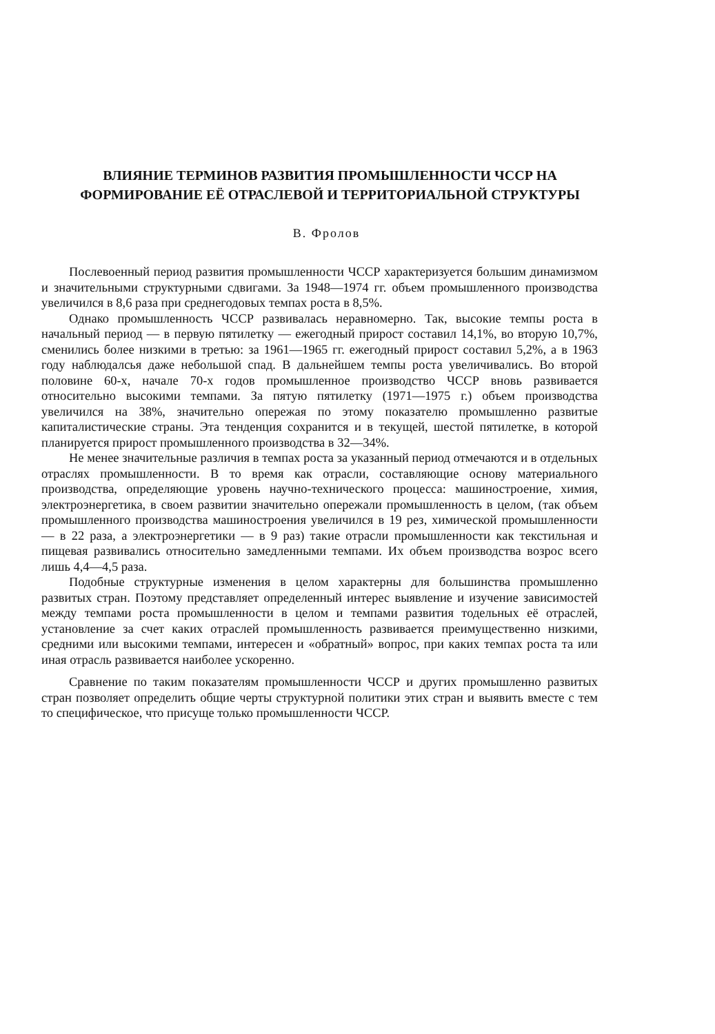ВЛИЯНИЕ ТЕРМИНОВ РАЗВИТИЯ ПРОМЫШЛЕННОСТИ ЧССР НА ФОРМИРОВАНИЕ ЕЁ ОТРАСЛЕВОЙ И ТЕРРИТОРИАЛЬНОЙ СТРУКТУРЫ
В. Фролов
Послевоенный период развития промышленности ЧССР характеризуется большим динамизмом и значительными структурными сдвигами. За 1948—1974 гг. объем промышленного производства увеличился в 8,6 раза при среднегодовых темпах роста в 8,5%.
Однако промышленность ЧССР развивалась неравномерно. Так, высокие темпы роста в начальный период — в первую пятилетку — ежегодный прирост составил 14,1%, во вторую 10,7%, сменились более низкими в третью: за 1961—1965 гг. ежегодный прирост составил 5,2%, а в 1963 году наблюдалсья даже небольшой спад. В дальнейшем темпы роста увеличивались. Во второй половине 60-х, начале 70-х годов промышленное производство ЧССР вновь развивается относительно высокими темпами. За пятую пятилетку (1971—1975 г.) объем производства увеличился на 38%, значительно опережая по этому показателю промышленно развитые капиталистические страны. Эта тенденция сохранится и в текущей, шестой пятилетке, в которой планируется прирост промышленного производства в 32—34%.
Не менее значительные различия в темпах роста за указанный период отмечаются и в отдельных отраслях промышленности. В то время как отрасли, составляющие основу материального производства, определяющие уровень научно-технического процесса: машиностроение, химия, электроэнергетика, в своем развитии значительно опережали промышленность в целом, (так объем промышленного производства машиностроения увеличился в 19 рез, химической промышленности — в 22 раза, а электроэнергетики — в 9 раз) такие отрасли промышленности как текстильная и пищевая развивались относительно замедленными темпами. Их объем производства возрос всего лишь 4,4—4,5 раза.
Подобные структурные изменения в целом характерны для большинства промышленно развитых стран. Поэтому представляет определенный интерес выявление и изучение зависимостей между темпами роста промышленности в целом и темпами развития тодельных её отраслей, установление за счет каких отраслей промышленность развивается преимущественно низкими, средними или высокими темпами, интересен и «обратный» вопрос, при каких темпах роста та или иная отрасль развивается наиболее ускоренно.
Сравнение по таким показателям промышленности ЧССР и других промышленно развитых стран позволяет определить общие черты структурной политики этих стран и выявить вместе с тем то специфическое, что присуще только промышленности ЧССР.